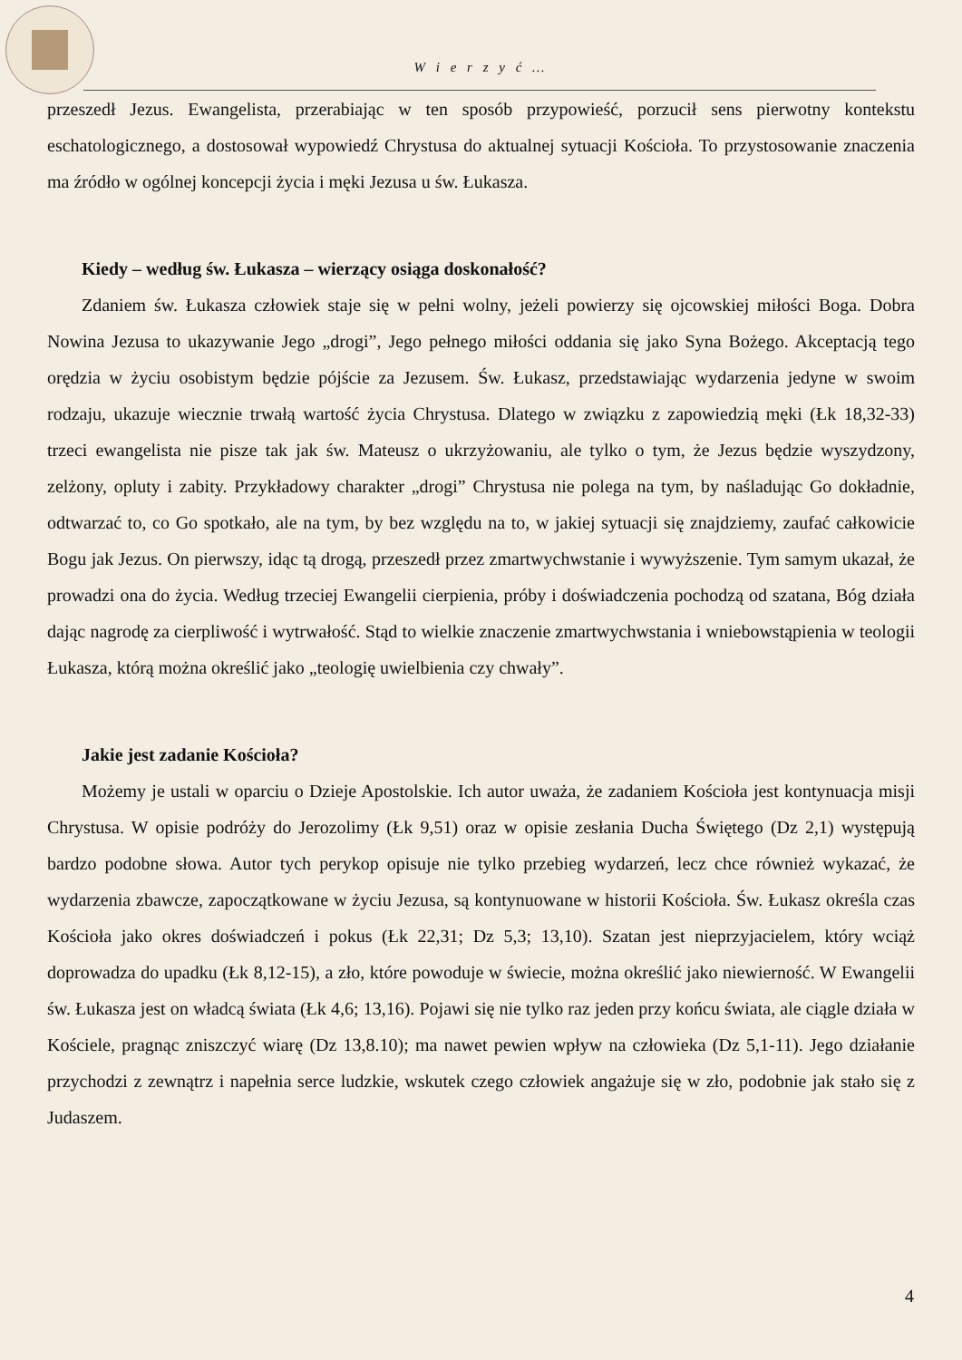W i e r z y ć …
przeszedł Jezus. Ewangelista, przerabiając w ten sposób przypowieść, porzucił sens pierwotny kontekstu eschatologicznego, a dostosował wypowiedź Chrystusa do aktualnej sytuacji Kościoła. To przystosowanie znaczenia ma źródło w ogólnej koncepcji życia i męki Jezusa u św. Łukasza.
Kiedy – według św. Łukasza – wierzący osiąga doskonałość?
Zdaniem św. Łukasza człowiek staje się w pełni wolny, jeżeli powierzy się ojcowskiej miłości Boga. Dobra Nowina Jezusa to ukazywanie Jego „drogi”, Jego pełnego miłości oddania się jako Syna Bożego. Akceptacją tego orędzia w życiu osobistym będzie pójście za Jezusem. Św. Łukasz, przedstawiając wydarzenia jedyne w swoim rodzaju, ukazuje wiecznie trwałą wartość życia Chrystusa. Dlatego w związku z zapowiedzią męki (Łk 18,32-33) trzeci ewangelista nie pisze tak jak św. Mateusz o ukrzyżowaniu, ale tylko o tym, że Jezus będzie wyszydzony, zelżony, opluty i zabity. Przykładowy charakter „drogi” Chrystusa nie polega na tym, by naśladując Go dokładnie, odtwarzać to, co Go spotkało, ale na tym, by bez względu na to, w jakiej sytuacji się znajdziemy, zaufać całkowicie Bogu jak Jezus. On pierwszy, idąc tą drogą, przeszedł przez zmartwychwstanie i wywyższenie. Tym samym ukazał, że prowadzi ona do życia. Według trzeciej Ewangelii cierpienia, próby i doświadczenia pochodzą od szatana, Bóg działa dając nagrodę za cierpliwość i wytrwałość. Stąd to wielkie znaczenie zmartwychwstania i wniebowstąpienia w teologii Łukasza, którą można określić jako „teologię uwielbienia czy chwały”.
Jakie jest zadanie Kościoła?
Możemy je ustali w oparciu o Dzieje Apostolskie. Ich autor uważa, że zadaniem Kościoła jest kontynuacja misji Chrystusa. W opisie podróży do Jerozolimy (Łk 9,51) oraz w opisie zesłania Ducha Świętego (Dz 2,1) występują bardzo podobne słowa. Autor tych perykop opisuje nie tylko przebieg wydarzeń, lecz chce również wykazać, że wydarzenia zbawcze, zapoczątkowane w życiu Jezusa, są kontynuowane w historii Kościoła. Św. Łukasz określa czas Kościoła jako okres doświadczeń i pokus (Łk 22,31; Dz 5,3; 13,10). Szatan jest nieprzyjacielem, który wciąż doprowadza do upadku (Łk 8,12-15), a zło, które powoduje w świecie, można określić jako niewierność. W Ewangelii św. Łukasza jest on władcą świata (Łk 4,6; 13,16). Pojawi się nie tylko raz jeden przy końcu świata, ale ciągle działa w Kościele, pragnąc zniszczyć wiarę (Dz 13,8.10); ma nawet pewien wpływ na człowieka (Dz 5,1-11). Jego działanie przychodzi z zewnątrz i napełnia serce ludzkie, wskutek czego człowiek angażuje się w zło, podobnie jak stało się z Judaszem.
4